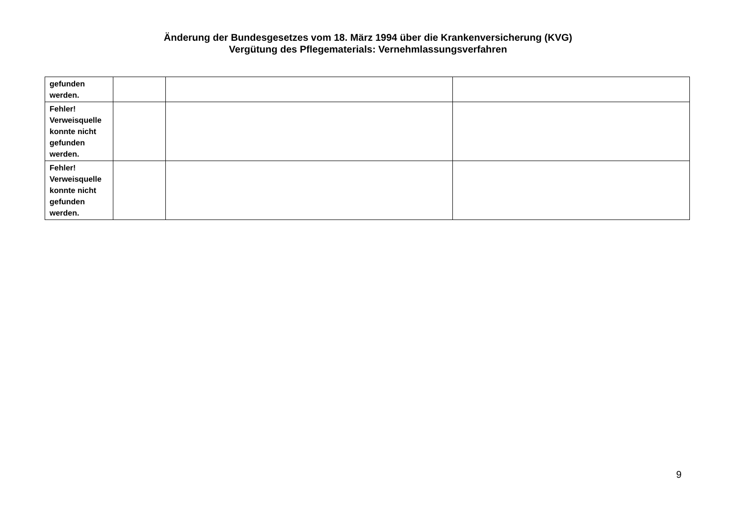Änderung der Bundesgesetzes vom 18. März 1994 über die Krankenversicherung (KVG)
Vergütung des Pflegematerials: Vernehmlassungsverfahren
| gefunden werden. | | | |
| Fehler! Verweisquelle konnte nicht gefunden werden. | | | |
| Fehler! Verweisquelle konnte nicht gefunden werden. | | | |
9